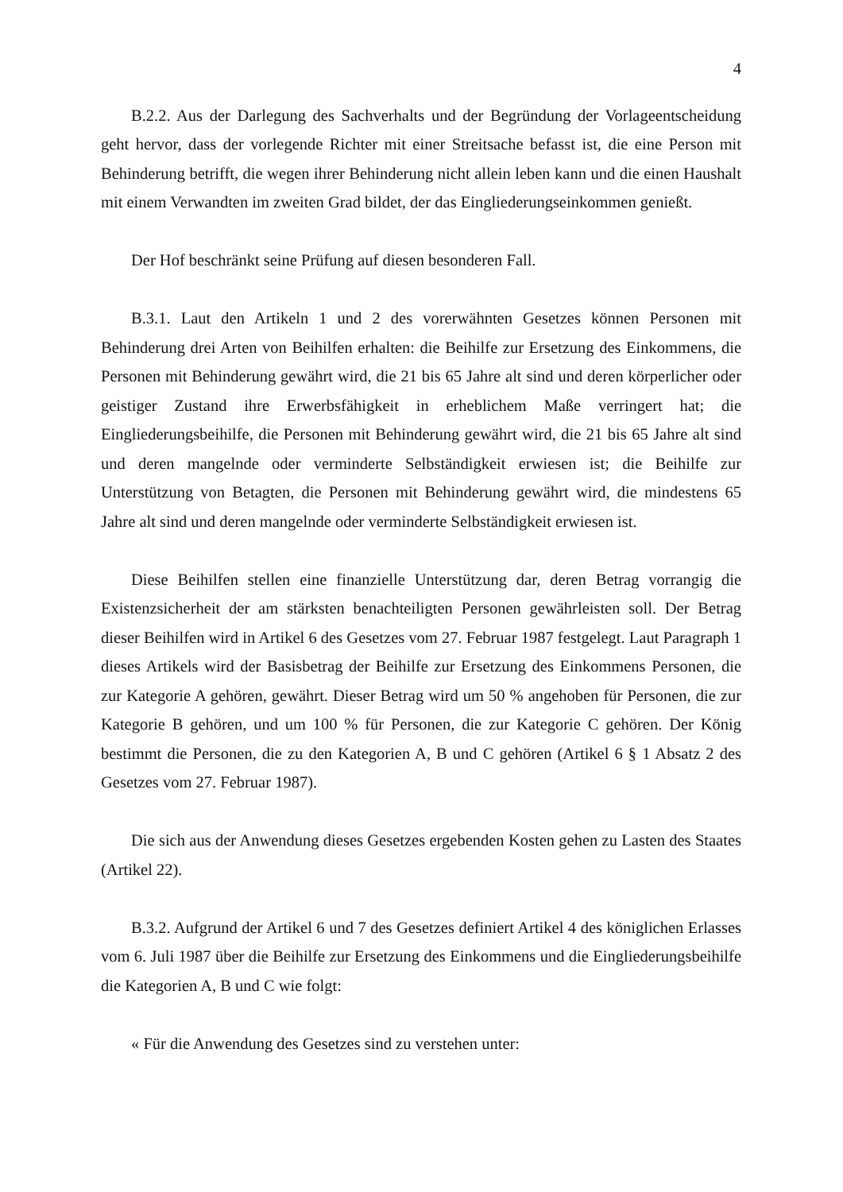4
B.2.2. Aus der Darlegung des Sachverhalts und der Begründung der Vorlageentscheidung geht hervor, dass der vorlegende Richter mit einer Streitsache befasst ist, die eine Person mit Behinderung betrifft, die wegen ihrer Behinderung nicht allein leben kann und die einen Haushalt mit einem Verwandten im zweiten Grad bildet, der das Eingliederungseinkommen genießt.
Der Hof beschränkt seine Prüfung auf diesen besonderen Fall.
B.3.1. Laut den Artikeln 1 und 2 des vorerwähnten Gesetzes können Personen mit Behinderung drei Arten von Beihilfen erhalten: die Beihilfe zur Ersetzung des Einkommens, die Personen mit Behinderung gewährt wird, die 21 bis 65 Jahre alt sind und deren körperlicher oder geistiger Zustand ihre Erwerbsfähigkeit in erheblichem Maße verringert hat; die Eingliederungsbeihilfe, die Personen mit Behinderung gewährt wird, die 21 bis 65 Jahre alt sind und deren mangelnde oder verminderte Selbständigkeit erwiesen ist; die Beihilfe zur Unterstützung von Betagten, die Personen mit Behinderung gewährt wird, die mindestens 65 Jahre alt sind und deren mangelnde oder verminderte Selbständigkeit erwiesen ist.
Diese Beihilfen stellen eine finanzielle Unterstützung dar, deren Betrag vorrangig die Existenzsicherheit der am stärksten benachteiligten Personen gewährleisten soll. Der Betrag dieser Beihilfen wird in Artikel 6 des Gesetzes vom 27. Februar 1987 festgelegt. Laut Paragraph 1 dieses Artikels wird der Basisbetrag der Beihilfe zur Ersetzung des Einkommens Personen, die zur Kategorie A gehören, gewährt. Dieser Betrag wird um 50 % angehoben für Personen, die zur Kategorie B gehören, und um 100 % für Personen, die zur Kategorie C gehören. Der König bestimmt die Personen, die zu den Kategorien A, B und C gehören (Artikel 6 § 1 Absatz 2 des Gesetzes vom 27. Februar 1987).
Die sich aus der Anwendung dieses Gesetzes ergebenden Kosten gehen zu Lasten des Staates (Artikel 22).
B.3.2. Aufgrund der Artikel 6 und 7 des Gesetzes definiert Artikel 4 des königlichen Erlasses vom 6. Juli 1987 über die Beihilfe zur Ersetzung des Einkommens und die Eingliederungsbeihilfe die Kategorien A, B und C wie folgt:
« Für die Anwendung des Gesetzes sind zu verstehen unter: